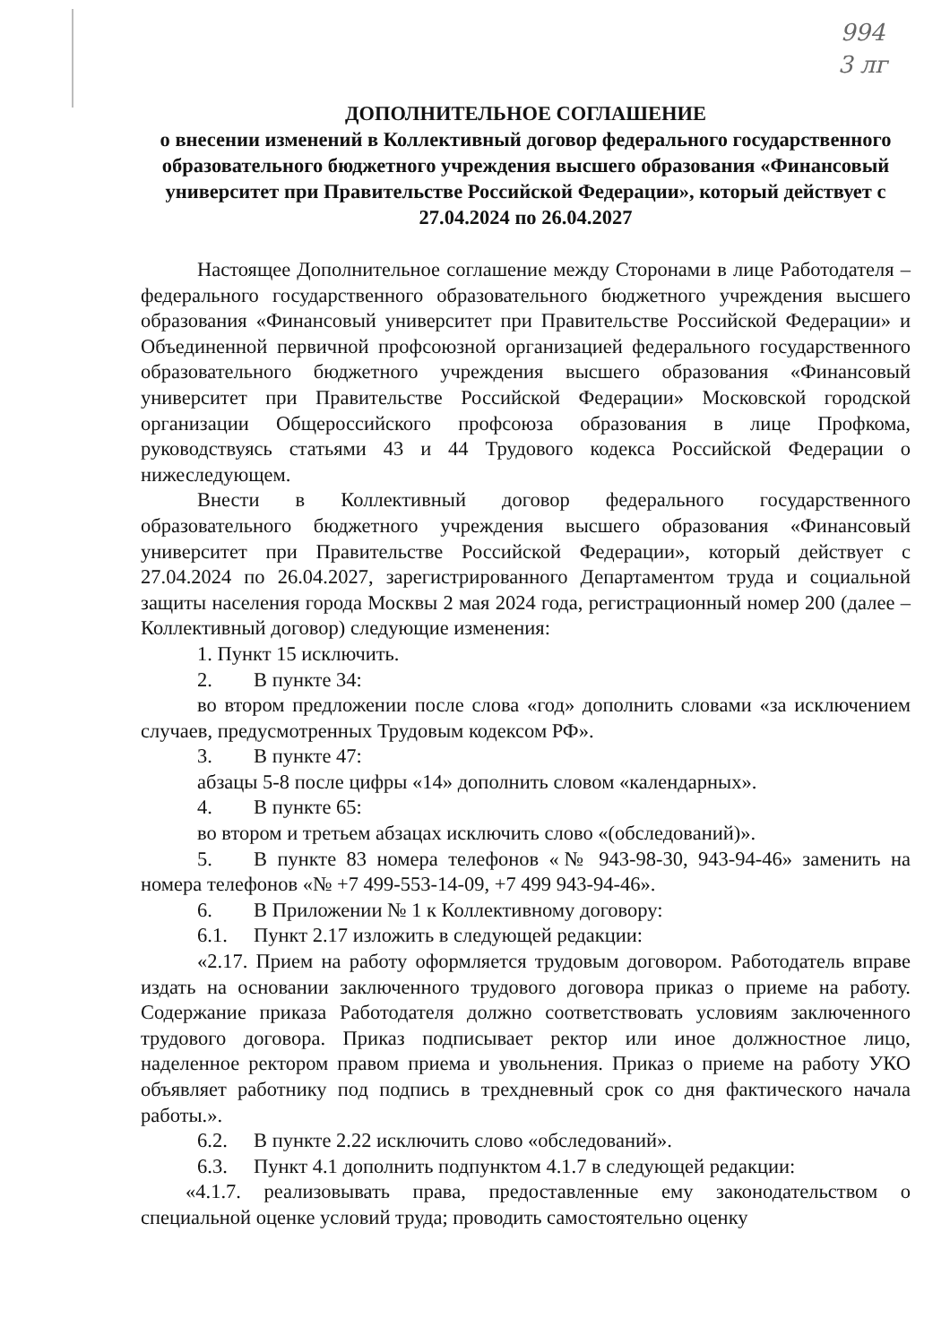994
3 лг
ДОПОЛНИТЕЛЬНОЕ СОГЛАШЕНИЕ
о внесении изменений в Коллективный договор федерального государственного образовательного бюджетного учреждения высшего образования «Финансовый университет при Правительстве Российской Федерации», который действует с 27.04.2024 по 26.04.2027
Настоящее Дополнительное соглашение между Сторонами в лице Работодателя – федерального государственного образовательного бюджетного учреждения высшего образования «Финансовый университет при Правительстве Российской Федерации» и Объединенной первичной профсоюзной организацией федерального государственного образовательного бюджетного учреждения высшего образования «Финансовый университет при Правительстве Российской Федерации» Московской городской организации Общероссийского профсоюза образования в лице Профкома, руководствуясь статьями 43 и 44 Трудового кодекса Российской Федерации о нижеследующем.
Внести в Коллективный договор федерального государственного образовательного бюджетного учреждения высшего образования «Финансовый университет при Правительстве Российской Федерации», который действует с 27.04.2024 по 26.04.2027, зарегистрированного Департаментом труда и социальной защиты населения города Москвы 2 мая 2024 года, регистрационный номер 200 (далее – Коллективный договор) следующие изменения:
1. Пункт 15 исключить.
2. В пункте 34:
во втором предложении после слова «год» дополнить словами «за исключением случаев, предусмотренных Трудовым кодексом РФ».
3. В пункте 47:
абзацы 5-8 после цифры «14» дополнить словом «календарных».
4. В пункте 65:
во втором и третьем абзацах исключить слово «(обследований)».
5. В пункте 83 номера телефонов «№ 943-98-30, 943-94-46» заменить на номера телефонов «№ +7 499-553-14-09, +7 499 943-94-46».
6. В Приложении № 1 к Коллективному договору:
6.1. Пункт 2.17 изложить в следующей редакции:
«2.17. Прием на работу оформляется трудовым договором. Работодатель вправе издать на основании заключенного трудового договора приказ о приеме на работу. Содержание приказа Работодателя должно соответствовать условиям заключенного трудового договора. Приказ подписывает ректор или иное должностное лицо, наделенное ректором правом приема и увольнения. Приказ о приеме на работу УКО объявляет работнику под подпись в трехдневный срок со дня фактического начала работы.».
6.2. В пункте 2.22 исключить слово «обследований».
6.3. Пункт 4.1 дополнить подпунктом 4.1.7 в следующей редакции:
«4.1.7. реализовывать права, предоставленные ему законодательством о специальной оценке условий труда; проводить самостоятельно оценку